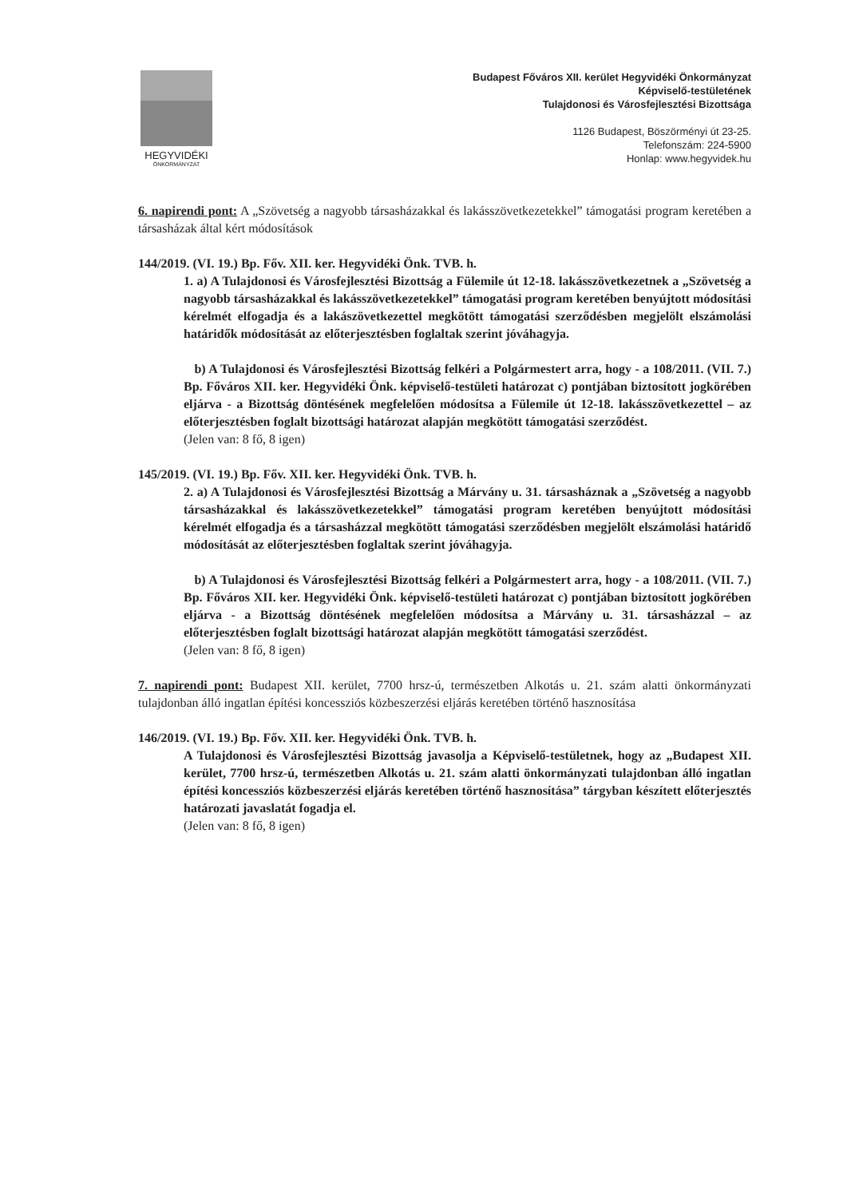HEGYVIDÉKI
ÖNKORMÁNYZAT
Budapest Főváros XII. kerület Hegyvidéki Önkormányzat
Képviselő-testületének
Tulajdonosi és Városfejlesztési Bizottsága
1126 Budapest, Böszörményi út 23-25.
Telefonszám: 224-5900
Honlap: www.hegyvidek.hu
6. napirendi pont: A „Szövetség a nagyobb társasházakkal és lakásszövetkezetekkel” támogatási program keretében a társasházak által kért módosítások
144/2019. (VI. 19.) Bp. Főv. XII. ker. Hegyvidéki Önk. TVB. h.
1. a) A Tulajdonosi és Városfejlesztési Bizottság a Fülemile út 12-18. lakásszövetkezetnek a „Szövetség a nagyobb társasházakkal és lakásszövetkezetekkel” támogatási program keretében benyújtott módosítási kérelmét elfogadja és a lakászövetkezettel megkötött támogatási szerződésben megjelölt elszámolási határidők módosítását az előterjesztésben foglaltak szerint jóváhagyja.
b) A Tulajdonosi és Városfejlesztési Bizottság felkéri a Polgármestert arra, hogy - a 108/2011. (VII. 7.) Bp. Főváros XII. ker. Hegyvidéki Önk. képviselő-testületi határozat c) pontjában biztosított jogkörében eljárva - a Bizottság döntésének megfelelően módosítsa a Fülemile út 12-18. lakásszövetkezettel – az előterjesztésben foglalt bizottsági határozat alapján megkötött támogatási szerződést.
(Jelen van: 8 fő, 8 igen)
145/2019. (VI. 19.) Bp. Főv. XII. ker. Hegyvidéki Önk. TVB. h.
2. a) A Tulajdonosi és Városfejlesztési Bizottság a Márvány u. 31. társasháznak a „Szövetség a nagyobb társasházakkal és lakásszövetkezetekkel” támogatási program keretében benyújtott módosítási kérelmét elfogadja és a társasházzal megkötött támogatási szerződésben megjelölt elszámolási határidő módosítását az előterjesztésben foglaltak szerint jóváhagyja.
b) A Tulajdonosi és Városfejlesztési Bizottság felkéri a Polgármestert arra, hogy - a 108/2011. (VII. 7.) Bp. Főváros XII. ker. Hegyvidéki Önk. képviselő-testületi határozat c) pontjában biztosított jogkörében eljárva - a Bizottság döntésének megfelelően módosítsa a Márvány u. 31. társasházzal – az előterjesztésben foglalt bizottsági határozat alapján megkötött támogatási szerződést.
(Jelen van: 8 fő, 8 igen)
7. napirendi pont: Budapest XII. kerület, 7700 hrsz-ú, természetben Alkotás u. 21. szám alatti önkormányzati tulajdonban álló ingatlan építési koncessziós közbeszerzési eljárás keretében történő hasznosítása
146/2019. (VI. 19.) Bp. Főv. XII. ker. Hegyvidéki Önk. TVB. h.
A Tulajdonosi és Városfejlesztési Bizottság javasolja a Képviselő-testületnek, hogy az „Budapest XII. kerület, 7700 hrsz-ú, természetben Alkotás u. 21. szám alatti önkormányzati tulajdonban álló ingatlan építési koncessziós közbeszerzési eljárás keretében történő hasznosítása” tárgyban készített előterjesztés határozati javaslatát fogadja el.
(Jelen van: 8 fő, 8 igen)